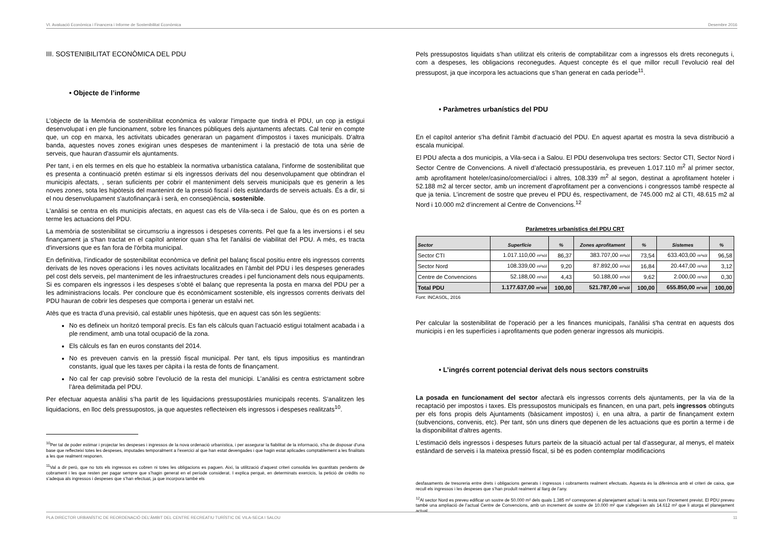VI. Avaluació Econòmica i Financera i Informe de Sostenibilitat Econòmica Desembre 2016
III. SOSTENIBILITAT ECONÒMICA DEL PDU
• Objecte de l’informe
L’objecte de la Memòria de sostenibilitat econòmica és valorar l'impacte que tindrà el PDU, un cop ja estigui desenvolupat i en ple funcionament, sobre les finances públiques dels ajuntaments afectats. Cal tenir en compte que, un cop en marxa, les activitats ubicades generaran un pagament d'impostos i taxes municipals. D'altra banda, aquestes noves zones exigiran unes despeses de manteniment i la prestació de tota una sèrie de serveis, que hauran d'assumir els ajuntaments.
Per tant, i en els termes en els que ho estableix la normativa urbanística catalana, l'informe de sostenibilitat que es presenta a continuació pretén estimar si els ingressos derivats del nou desenvolupament que obtindran el municipis afectats, , seran suficients per cobrir el manteniment dels serveis municipals que es generin a les noves zones, sota les hipòtesis del mantenint de la pressió fiscal i dels estàndards de serveis actuals. És a dir, si el nou desenvolupament s'autofinançarà i serà, en conseqüència, sostenible.
L'anàlisi se centra en els municipis afectats, en aquest cas els de Vila-seca i de Salou, que és on es porten a terme les actuacions del PDU.
La memòria de sostenibilitat se circumscriu a ingressos i despeses corrents. Pel que fa a les inversions i el seu finançament ja s'han tractat en el capítol anterior quan s'ha fet l'anàlisi de viabilitat del PDU. A més, es tracta d'inversions que es fan fora de l'òrbita municipal.
En definitiva, l’indicador de sostenibilitat econòmica ve definit pel balanç fiscal positiu entre els ingressos corrents derivats de les noves operacions i les noves activitats localitzades en l’àmbit del PDU i les despeses generades pel cost dels serveis, pel manteniment de les infraestructures creades i pel funcionament dels nous equipaments. Si es comparen els ingressos i les despeses s’obté el balanç que representa la posta en marxa del PDU per a les administracions locals. Per concloure que és econòmicament sostenible, els ingressos corrents derivats del PDU hauran de cobrir les despeses que comporta i generar un estalvi net.
Atès que es tracta d’una previsió, cal establir unes hipòtesis, que en aquest cas són les següents:
No es defineix un horitzó temporal precís. Es fan els càlculs quan l’actuació estigui totalment acabada i a ple rendiment, amb una total ocupació de la zona.
Els càlculs es fan en euros constants del 2014.
No es preveuen canvis en la pressió fiscal municipal. Per tant, els tipus impositius es mantindran constants, igual que les taxes per càpita i la resta de fonts de finançament.
No cal fer cap previsió sobre l’evolució de la resta del municipi. L’anàlisi es centra estrictament sobre l’àrea delimitada pel PDU.
Per efectuar aquesta anàlisi s’ha partit de les liquidacions pressupostàries municipals recents. S’analitzen les liquidacions, en lloc dels pressupostos, ja que aquestes reflecteixen els ingressos i despeses realitzats<sup>10</sup>.
<sup>10</sup> Per tal de poder estimar i projectar les despeses i ingressos de la nova ordenació urbanística, i per assegurar la fiabilitat de la informació, s’ha de disposar d’una base que reflecteixi totes les despeses, imputades temporalment a l’exercici al que han estat devengades i que hagin estat aplicades comptablement a les finalitats a les que realment responen.
<sup>11</sup> Val a dir però, que no tots els ingressos es cobren ni totes les obligacions es paguen. Així, la utilització d’aquest criteri consolida les quantitats pendents de cobrament i les que resten per pagar sempre que s’hagin generat en el període considerat. I explica perquè, en determinats exercicis, la petició de crèdits no s’adequa als ingressos i despeses que s’han efectuat, ja que incorpora també els
Pels pressupostos liquidats s’han utilitzat els criteris de comptabilitzar com a ingressos els drets reconeguts i, com a despeses, les obligacions reconegudes. Aquest concepte és el que millor recull l’evolució real del pressupost, ja que incorpora les actuacions que s’han generat en cada període<sup>11</sup>.
• Paràmetres urbanístics del PDU
En el capítol anterior s’ha definit l’àmbit d’actuació del PDU. En aquest apartat es mostra la seva distribució a escala municipal.
El PDU afecta a dos municipis, a Vila-seca i a Salou. El PDU desenvolupa tres sectors: Sector CTI, Sector Nord i Sector Centre de Convencions. A nivell d’afectació pressupostària, es preveuen 1.017.110 m<sup>2</sup> al primer sector, amb aprofitament hoteler/casino/comercial/oci i altres, 108.339 m<sup>2</sup> al segon, destinat a aprofitament hoteler i 52.188 m2 al tercer sector, amb un increment d’aprofitament per a convencions i congressos també respecte al que ja tenia. L’increment de sostre que preveu el PDU és, respectivament, de 745.000 m2 al CTI, 48.615 m2 al Nord i 10.000 m2 d’increment al Centre de Convencions.<sup>12</sup>
Paràmetres urbanístics del PDU CRT
| Sector | Superfície | % | Zones aprofitament | % | Sistemes | % |
| --- | --- | --- | --- | --- | --- | --- |
| Sector CTI | 1.017.110,00 m²sòl | 86,37 | 383.707,00 m²sòl | 73,54 | 633.403,00 m²sòl | 96,58 |
| Sector Nord | 108.339,00 m²sòl | 9,20 | 87.892,00 m²sòl | 16,84 | 20.447,00 m²sòl | 3,12 |
| Centre de Convencions | 52.188,00 m²sòl | 4,43 | 50.188,00 m²sòl | 9,62 | 2.000,00 m²sòl | 0,30 |
| Total PDU | 1.177.637,00 m²sòl | 100,00 | 521.787,00 m²sòl | 100,00 | 655.850,00 m²sòl | 100,00 |
Font: INCASOL, 2016
Per calcular la sostenibilitat de l'operació per a les finances municipals, l'anàlisi s'ha centrat en aquests dos municipis i en les superfícies i aprofitaments que poden generar ingressos als municipis.
• L’ingrés corrent potencial derivat dels nous sectors construïts
La posada en funcionament del sector afectarà els ingressos corrents dels ajuntaments, per la via de la recaptació per impostos i taxes. Els pressupostos municipals es financen, en una part, pels ingressos obtinguts per els fons propis dels Ajuntaments (bàsicament impostos) i, en una altra, a partir de finançament extern (subvencions, convenis, etc). Per tant, són uns diners que depenen de les actuacions que es portin a terme i de la disponibilitat d'altres agents.
L’estimació dels ingressos i despeses futurs parteix de la situació actual per tal d’assegurar, al menys, el mateix estàndard de serveis i la mateixa pressió fiscal, si bé es poden contemplar modificacions
desfasaments de tresoreria entre drets i obligacions generats i ingressos i cobraments realment efectuats. Aquesta és la diferència amb el criteri de caixa, que recull els ingressos i les despeses que s’han produït realment al llarg de l’any.
<sup>12</sup> Al sector Nord es preveu edificar un sostre de 50.000 m² dels quals 1.385 m² corresponen al planejament actual i la resta son l’increment previst. El PDU preveu també una ampliació de l’actual Centre de Convencions, amb un increment de sostre de 10.000 m² que s’afegeixen als 14.612 m² que li atorga el planejament actual.
PLA DIRECTOR URBANÍSTIC DE REORDENACIÓ DEL’ÀMBIT DEL CENTRE RECREATIU TURÍSTIC DE VILA-SECA I SALOU 11